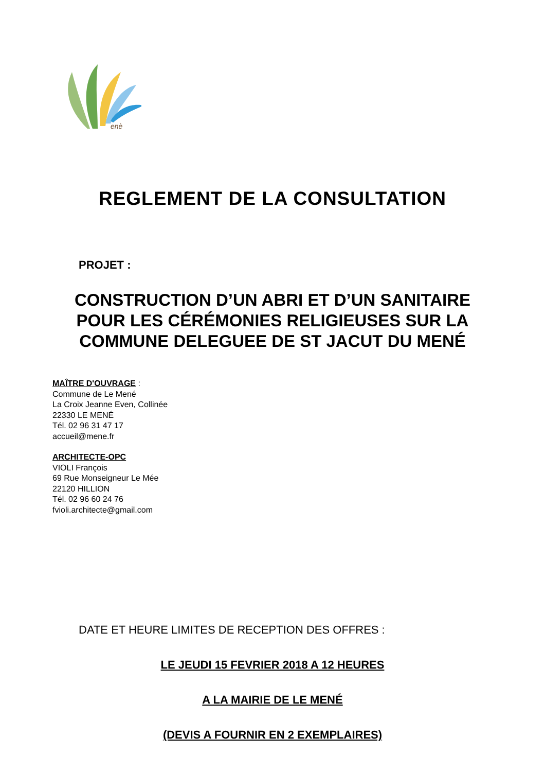enè
REGLEMENT DE LA CONSULTATION
PROJET :
CONSTRUCTION D’UN ABRI ET D’UN SANITAIRE
POUR LES CÉRÉMONIES RELIGIEUSES SUR LA
COMMUNE DELEGUEE DE ST JACUT DU MENÉ
MAÎTRE D'OUVRAGE :
Commune de Le Mené
La Croix Jeanne Even, Collinée
22330 LE MENÉ
Tél. 02 96 31 47 17
accueil@mene.fr
ARCHITECTE-OPC
VIOLI François
69 Rue Monseigneur Le Mée
22120 HILLION
Tél. 02 96 60 24 76
fvioli.architecte@gmail.com
DATE ET HEURE LIMITES DE RECEPTION DES OFFRES :
LE JEUDI 15 FEVRIER 2018 A 12 HEURES
A LA MAIRIE DE LE MENÉ
(DEVIS A FOURNIR EN 2 EXEMPLAIRES)